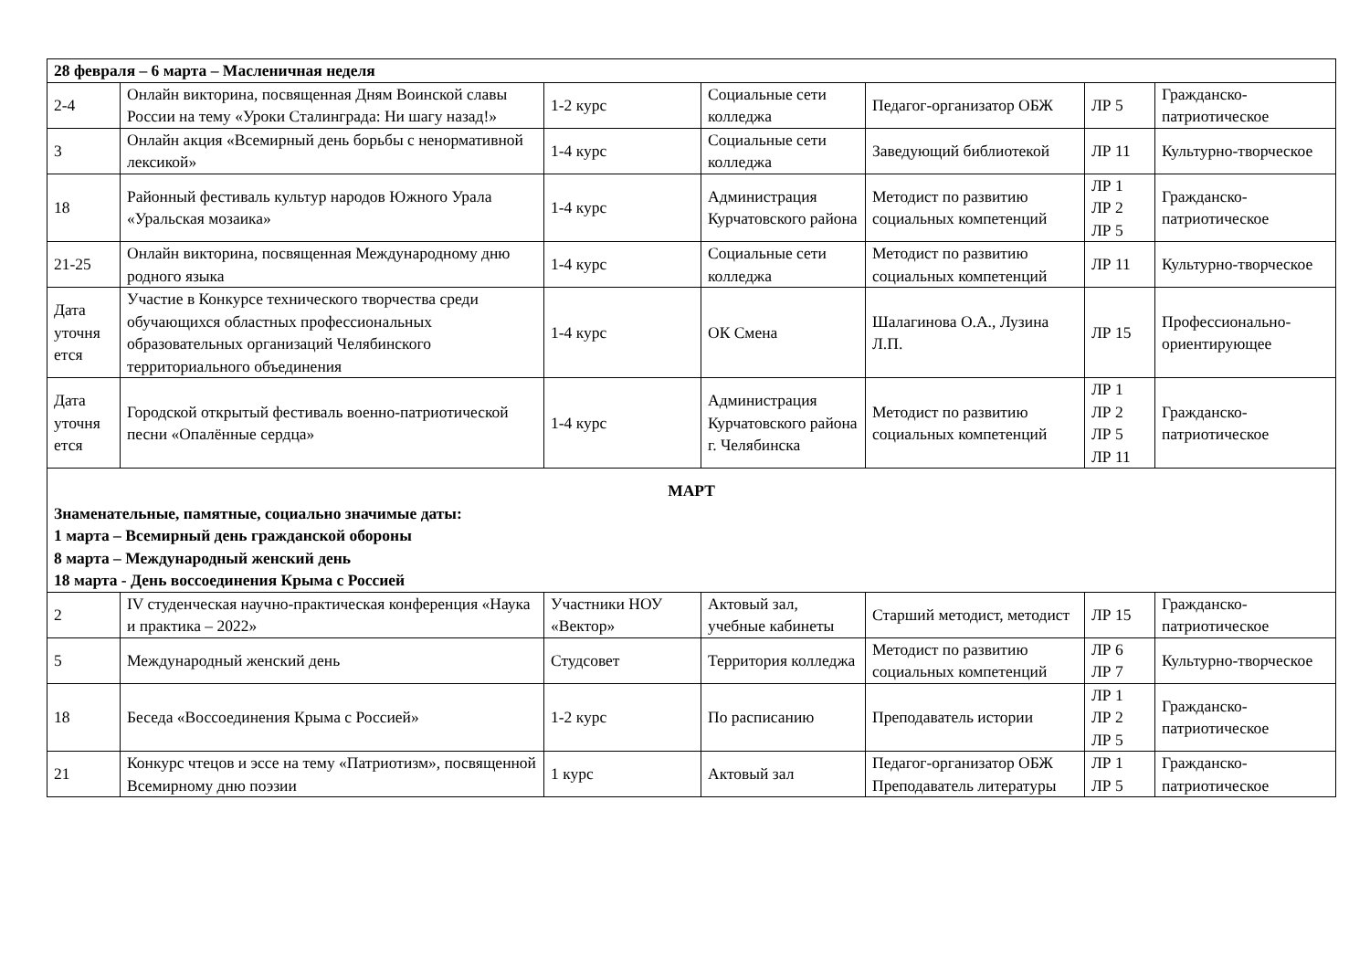| 28 февраля – 6 марта – Масленичная неделя | | | | | | |
| 2-4 | Онлайн викторина, посвященная Дням Воинской славы России на тему «Уроки Сталинграда: Ни шагу назад!» | 1-2 курс | Социальные сети колледжа | Педагог-организатор ОБЖ | ЛР 5 | Гражданско-патриотическое |
| 3 | Онлайн акция «Всемирный день борьбы с ненормативной лексикой» | 1-4 курс | Социальные сети колледжа | Заведующий библиотекой | ЛР 11 | Культурно-творческое |
| 18 | Районный фестиваль культур народов Южного Урала «Уральская мозаика» | 1-4 курс | Администрация Курчатовского района | Методист по развитию социальных компетенций | ЛР 1 ЛР 2 ЛР 5 | Гражданско-патриотическое |
| 21-25 | Онлайн викторина, посвященная Международному дню родного языка | 1-4 курс | Социальные сети колледжа | Методист по развитию социальных компетенций | ЛР 11 | Культурно-творческое |
| Дата уточня ется | Участие в Конкурсе технического творчества среди обучающихся областных профессиональных образовательных организаций Челябинского территориального объединения | 1-4 курс | ОК Смена | Шалагинова О.А., Лузина Л.П. | ЛР 15 | Профессионально-ориентирующее |
| Дата уточня ется | Городской открытый фестиваль военно-патриотической песни «Опалённые сердца» | 1-4 курс | Администрация Курчатовского района г. Челябинска | Методист по развитию социальных компетенций | ЛР 1 ЛР 2 ЛР 5 ЛР 11 | Гражданско-патриотическое |
| МАРТ Знаменательные, памятные, социально значимые даты: 1 марта – Всемирный день гражданской обороны 8 марта – Международный женский день 18 марта - День воссоединения Крыма с Россией | | | | | | |
| 2 | IV студенческая научно-практическая конференция «Наука и практика – 2022» | Участники НОУ «Вектор» | Актовый зал, учебные кабинеты | Старший методист, методист | ЛР 15 | Гражданско-патриотическое |
| 5 | Международный женский день | Студсовет | Территория колледжа | Методист по развитию социальных компетенций | ЛР 6 ЛР 7 | Культурно-творческое |
| 18 | Беседа «Воссоединения Крыма с Россией» | 1-2 курс | По расписанию | Преподаватель истории | ЛР 1 ЛР 2 ЛР 5 | Гражданско-патриотическое |
| 21 | Конкурс чтецов и эссе на тему «Патриотизм», посвященной Всемирному дню поэзии | 1 курс | Актовый зал | Педагог-организатор ОБЖ Преподаватель литературы | ЛР 1 ЛР 5 | Гражданско-патриотическое |